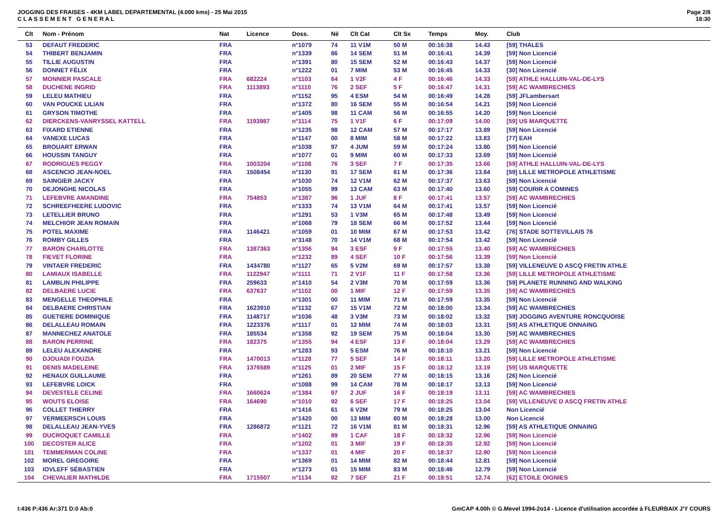JOGGING DES FRAISES - 4KM LABEL DEPARTEMENTAL (4.000 kms) - 25 Mai 2015
C L A S S E M E N T G E N E R A L
Page 2/8
18:30
| Clt | Nom - Prénom | Nat | Licence | Doss. | Né | Clt Cat | Clt Sx | Temps | Moy. | Club |
| --- | --- | --- | --- | --- | --- | --- | --- | --- | --- | --- |
| 53 | DEFAUT FREDERIC | FRA | | n°1079 | 74 | 11 V1M | 50 M | 00:16:38 | 14.43 | [59] THALES |
| 54 | THIBERT BENJAMIN | FRA | | n°1339 | 86 | 14 SEM | 51 M | 00:16:41 | 14.39 | [59] Non Licencié |
| 55 | TILLIE AUGUSTIN | FRA | | n°1391 | 80 | 15 SEM | 52 M | 00:16:43 | 14.37 | [59] Non Licencié |
| 56 | DONNET FÉLIX | FRA | | n°1222 | 01 | 7 MIM | 53 M | 00:16:45 | 14.33 | [30] Non Licencié |
| 57 | MONNIER PASCALE | FRA | 682224 | n°1103 | 64 | 1 V2F | 4 F | 00:16:46 | 14.33 | [59] ATHLE HALLUIN-VAL-DE-LYS |
| 58 | DUCHENE INGRID | FRA | 1113893 | n°1110 | 76 | 2 SEF | 5 F | 00:16:47 | 14.31 | [59] AC WAMBRECHIES |
| 59 | LELEU MATHIEU | FRA | | n°1152 | 95 | 4 ESM | 54 M | 00:16:49 | 14.28 | [59] JFLambersart |
| 60 | VAN POUCKE LILIAN | FRA | | n°1372 | 80 | 16 SEM | 55 M | 00:16:54 | 14.21 | [59] Non Licencié |
| 61 | GRYSON TIMOTHE | FRA | | n°1405 | 98 | 11 CAM | 56 M | 00:16:55 | 14.20 | [59] Non Licencié |
| 62 | DIERCKENS-VANRYSSEL KATTELL | FRA | 1193987 | n°1114 | 75 | 1 V1F | 6 F | 00:17:09 | 14.00 | [59] US MARQUETTE |
| 63 | FIXARD ETIENNE | FRA | | n°1235 | 98 | 12 CAM | 57 M | 00:17:17 | 13.89 | [59] Non Licencié |
| 64 | VANEXE LUCAS | FRA | | n°1147 | 00 | 8 MIM | 58 M | 00:17:22 | 13.83 | [77] EAH |
| 65 | BROUART ERWAN | FRA | | n°1038 | 97 | 4 JUM | 59 M | 00:17:24 | 13.80 | [59] Non Licencié |
| 66 | HOUSSIN TANGUY | FRA | | n°1077 | 01 | 9 MIM | 60 M | 00:17:33 | 13.69 | [59] Non Licencié |
| 67 | RODRIGUES PEGGY | FRA | 1003204 | n°1108 | 76 | 3 SEF | 7 F | 00:17:35 | 13.66 | [59] ATHLE HALLUIN-VAL-DE-LYS |
| 68 | ASCENCIO JEAN-NOEL | FRA | 1508454 | n°1130 | 91 | 17 SEM | 61 M | 00:17:36 | 13.64 | [59] LILLE METROPOLE ATHLETISME |
| 69 | SAINGIER JACKY | FRA | | n°1030 | 74 | 12 V1M | 62 M | 00:17:37 | 13.63 | [59] Non Licencié |
| 70 | DEJONGHE NICOLAS | FRA | | n°1055 | 99 | 13 CAM | 63 M | 00:17:40 | 13.60 | [59] COURIR A COMINES |
| 71 | LEFEBVRE AMANDINE | FRA | 754853 | n°1387 | 96 | 1 JUF | 8 F | 00:17:41 | 13.57 | [59] AC WAMBRECHIES |
| 72 | SCHREEFHEERE LUDOVIC | FRA | | n°1333 | 74 | 13 V1M | 64 M | 00:17:41 | 13.57 | [59] Non Licencié |
| 73 | LETELLIER BRUNO | FRA | | n°1291 | 53 | 1 V3M | 65 M | 00:17:48 | 13.49 | [59] Non Licencié |
| 74 | MELCHIOR JEAN ROMAIN | FRA | | n°1068 | 79 | 18 SEM | 66 M | 00:17:52 | 13.44 | [59] Non Licencié |
| 75 | POTEL MAXIME | FRA | 1146421 | n°1059 | 01 | 10 MIM | 67 M | 00:17:53 | 13.42 | [76] STADE SOTTEVILLAIS 76 |
| 76 | ROMBY GILLES | FRA | | n°3148 | 70 | 14 V1M | 68 M | 00:17:54 | 13.42 | [59] Non Licencié |
| 77 | BARON CHARLOTTE | FRA | 1387363 | n°1356 | 94 | 3 ESF | 9 F | 00:17:55 | 13.40 | [59] AC WAMBRECHIES |
| 78 | FIEVET FLORINE | FRA | | n°1232 | 89 | 4 SEF | 10 F | 00:17:56 | 13.39 | [59] Non Licencié |
| 79 | VINTAER FREDERIC | FRA | 1434780 | n°1127 | 65 | 5 V2M | 69 M | 00:17:57 | 13.38 | [59] VILLENEUVE D ASCQ FRETIN ATHLE |
| 80 | LAMIAUX ISABELLE | FRA | 1122947 | n°1111 | 71 | 2 V1F | 11 F | 00:17:58 | 13.36 | [59] LILLE METROPOLE ATHLETISME |
| 81 | LAMBLIN PHILIPPE | FRA | 259633 | n°1410 | 54 | 2 V3M | 70 M | 00:17:59 | 13.36 | [59] PLANETE RUNNING AND WALKING |
| 82 | DELBAERE LUCIE | FRA | 637637 | n°1102 | 00 | 1 MIF | 12 F | 00:17:59 | 13.35 | [59] AC WAMBRECHIES |
| 83 | MENGELLE THEOPHILE | FRA | | n°1301 | 00 | 11 MIM | 71 M | 00:17:59 | 13.35 | [59] Non Licencié |
| 84 | DELBAERE CHRISTIAN | FRA | 1623910 | n°1132 | 67 | 15 V1M | 72 M | 00:18:00 | 13.34 | [59] AC WAMBRECHIES |
| 85 | GUETIERE DOMINIQUE | FRA | 1148717 | n°1036 | 48 | 3 V3M | 73 M | 00:18:02 | 13.32 | [59] JOGGING AVENTURE RONCQUOISE |
| 86 | DELALLEAU ROMAIN | FRA | 1223376 | n°1117 | 01 | 12 MIM | 74 M | 00:18:03 | 13.31 | [59] AS ATHLETIQUE ONNAING |
| 87 | MANNECHEZ ANATOLE | FRA | 185534 | n°1358 | 92 | 19 SEM | 75 M | 00:18:04 | 13.30 | [59] AC WAMBRECHIES |
| 88 | BARON PERRINE | FRA | 182375 | n°1355 | 94 | 4 ESF | 13 F | 00:18:04 | 13.29 | [59] AC WAMBRECHIES |
| 89 | LELEU ALEXANDRE | FRA | | n°1283 | 93 | 5 ESM | 76 M | 00:18:10 | 13.21 | [59] Non Licencié |
| 90 | DJOUADI FOUZIA | FRA | 1470013 | n°1128 | 77 | 5 SEF | 14 F | 00:18:11 | 13.20 | [59] LILLE METROPOLE ATHLETISME |
| 91 | DENIS MADELEINE | FRA | 1376589 | n°1125 | 01 | 2 MIF | 15 F | 00:18:12 | 13.19 | [59] US MARQUETTE |
| 92 | HENAUX GUILLAUME | FRA | | n°1261 | 89 | 20 SEM | 77 M | 00:18:15 | 13.16 | [26] Non Licencié |
| 93 | LEFEBVRE LOICK | FRA | | n°1088 | 99 | 14 CAM | 78 M | 00:18:17 | 13.13 | [59] Non Licencié |
| 94 | DEVESTELE CELINE | FRA | 1660624 | n°1384 | 97 | 2 JUF | 16 F | 00:18:19 | 13.11 | [59] AC WAMBRECHIES |
| 95 | WOUTS ELOISE | FRA | 164690 | n°1010 | 92 | 6 SEF | 17 F | 00:18:25 | 13.04 | [59] VILLENEUVE D ASCQ FRETIN ATHLE |
| 96 | COLLET THIERRY | FRA | | n°1416 | 61 | 6 V2M | 79 M | 00:18:25 | 13.04 | Non Licencié |
| 97 | VERMEERSCH LOUIS | FRA | | n°1420 | 00 | 13 MIM | 80 M | 00:18:28 | 13.00 | Non Licencié |
| 98 | DELALLEAU JEAN-YVES | FRA | 1286872 | n°1121 | 72 | 16 V1M | 81 M | 00:18:31 | 12.96 | [59] AS ATHLETIQUE ONNAING |
| 99 | DUCROQUET CAMILLE | FRA | | n°1402 | 99 | 1 CAF | 18 F | 00:18:32 | 12.96 | [59] Non Licencié |
| 100 | DECOSTER ALICE | FRA | | n°1202 | 01 | 3 MIF | 19 F | 00:18:35 | 12.92 | [59] Non Licencié |
| 101 | TEMMERMAN COLINE | FRA | | n°1337 | 01 | 4 MIF | 20 F | 00:18:37 | 12.90 | [59] Non Licencié |
| 102 | MOREL GREGOIRE | FRA | | n°1369 | 01 | 14 MIM | 82 M | 00:18:44 | 12.81 | [59] Non Licencié |
| 103 | IOVLEFF SÉBASTIEN | FRA | | n°1273 | 01 | 15 MIM | 83 M | 00:18:46 | 12.79 | [59] Non Licencié |
| 104 | CHEVALIER MATHILDE | FRA | 1715507 | n°1134 | 92 | 7 SEF | 21 F | 00:18:51 | 12.74 | [62] ETOILE OIGNIES |
I:436 P:436 Ar:371 D:0 Ab:0 GmCAP 4.00h © G.Mevel 1994-2o14 - Licence d'utilisation accordée à FLEURBAIX J'Y COURS